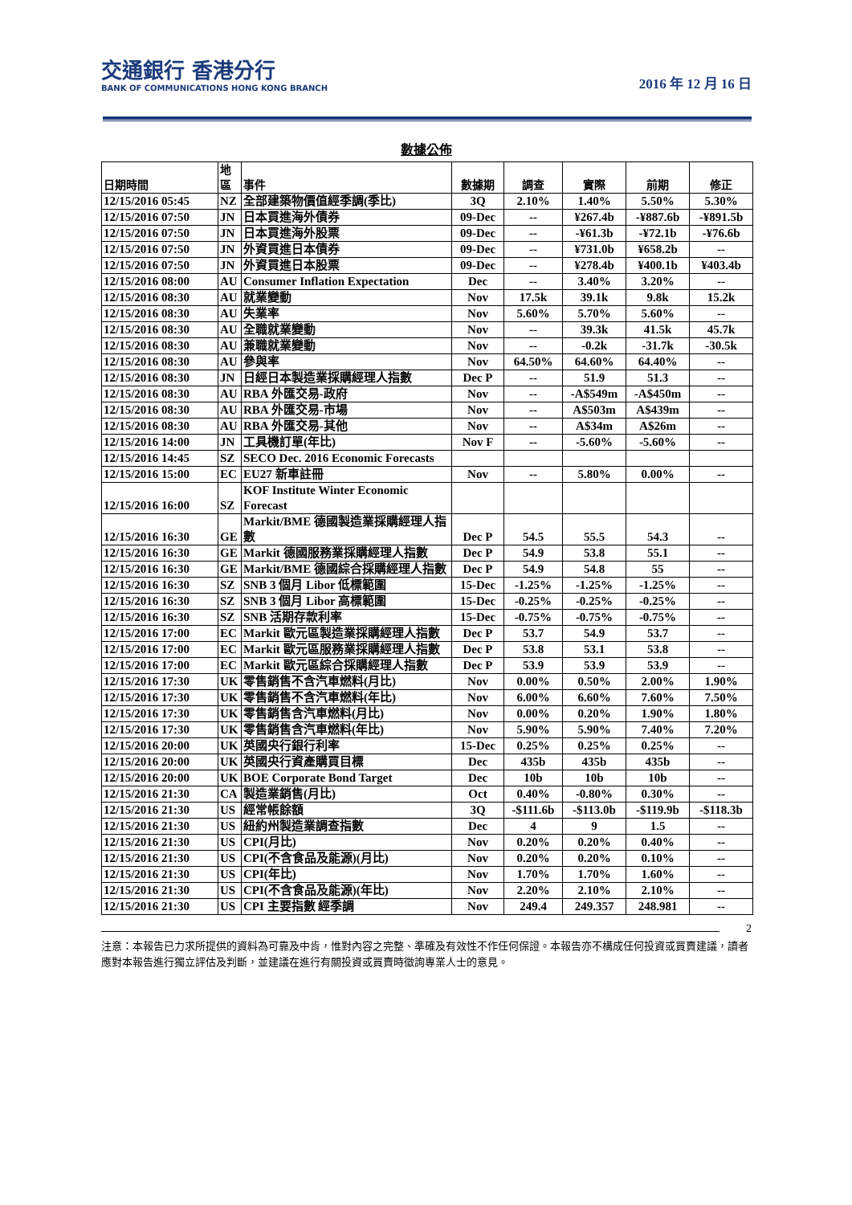交通銀行 香港分行
BANK OF COMMUNICATIONS HONG KONG BRANCH
2016 年 12 月 16 日
數據公佈
| 日期時間 | 地 區 | 事件 | 數據期 | 調查 | 實際 | 前期 | 修正 |
| --- | --- | --- | --- | --- | --- | --- | --- |
| 12/15/2016 05:45 | NZ | 全部建築物價值經季調(季比) | 3Q | 2.10% | 1.40% | 5.50% | 5.30% |
| 12/15/2016 07:50 | JN | 日本買進海外債券 | 09-Dec | -- | ¥267.4b | -¥887.6b | -¥891.5b |
| 12/15/2016 07:50 | JN | 日本買進海外股票 | 09-Dec | -- | -¥61.3b | -¥72.1b | -¥76.6b |
| 12/15/2016 07:50 | JN | 外資買進日本債券 | 09-Dec | -- | ¥731.0b | ¥658.2b | -- |
| 12/15/2016 07:50 | JN | 外資買進日本股票 | 09-Dec | -- | ¥278.4b | ¥400.1b | ¥403.4b |
| 12/15/2016 08:00 | AU | Consumer Inflation Expectation | Dec | -- | 3.40% | 3.20% | -- |
| 12/15/2016 08:30 | AU | 就業變動 | Nov | 17.5k | 39.1k | 9.8k | 15.2k |
| 12/15/2016 08:30 | AU | 失業率 | Nov | 5.60% | 5.70% | 5.60% | -- |
| 12/15/2016 08:30 | AU | 全職就業變動 | Nov | -- | 39.3k | 41.5k | 45.7k |
| 12/15/2016 08:30 | AU | 兼職就業變動 | Nov | -- | -0.2k | -31.7k | -30.5k |
| 12/15/2016 08:30 | AU | 參與率 | Nov | 64.50% | 64.60% | 64.40% | -- |
| 12/15/2016 08:30 | JN | 日經日本製造業採購經理人指數 | Dec P | -- | 51.9 | 51.3 | -- |
| 12/15/2016 08:30 | AU | RBA 外匯交易-政府 | Nov | -- | -A$549m | -A$450m | -- |
| 12/15/2016 08:30 | AU | RBA 外匯交易-市場 | Nov | -- | A$503m | A$439m | -- |
| 12/15/2016 08:30 | AU | RBA 外匯交易-其他 | Nov | -- | A$34m | A$26m | -- |
| 12/15/2016 14:00 | JN | 工具機訂單(年比) | Nov F | -- | -5.60% | -5.60% | -- |
| 12/15/2016 14:45 | SZ | SECO Dec. 2016 Economic Forecasts | | | | | |
| 12/15/2016 15:00 | EC | EU27 新車註冊 | Nov | -- | 5.80% | 0.00% | -- |
| 12/15/2016 16:00 | SZ | KOF Institute Winter Economic Forecast | | | | | |
| 12/15/2016 16:30 | GE | Markit/BME 德國製造業採購經理人指數 | Dec P | 54.5 | 55.5 | 54.3 | -- |
| 12/15/2016 16:30 | GE | Markit 德國服務業採購經理人指數 | Dec P | 54.9 | 53.8 | 55.1 | -- |
| 12/15/2016 16:30 | GE | Markit/BME 德國綜合採購經理人指數 | Dec P | 54.9 | 54.8 | 55 | -- |
| 12/15/2016 16:30 | SZ | SNB 3 個月 Libor 低標範圍 | 15-Dec | -1.25% | -1.25% | -1.25% | -- |
| 12/15/2016 16:30 | SZ | SNB 3 個月 Libor 高標範圍 | 15-Dec | -0.25% | -0.25% | -0.25% | -- |
| 12/15/2016 16:30 | SZ | SNB 活期存款利率 | 15-Dec | -0.75% | -0.75% | -0.75% | -- |
| 12/15/2016 17:00 | EC | Markit 歐元區製造業採購經理人指數 | Dec P | 53.7 | 54.9 | 53.7 | -- |
| 12/15/2016 17:00 | EC | Markit 歐元區服務業採購經理人指數 | Dec P | 53.8 | 53.1 | 53.8 | -- |
| 12/15/2016 17:00 | EC | Markit 歐元區綜合採購經理人指數 | Dec P | 53.9 | 53.9 | 53.9 | -- |
| 12/15/2016 17:30 | UK | 零售銷售不含汽車燃料(月比) | Nov | 0.00% | 0.50% | 2.00% | 1.90% |
| 12/15/2016 17:30 | UK | 零售銷售不含汽車燃料(年比) | Nov | 6.00% | 6.60% | 7.60% | 7.50% |
| 12/15/2016 17:30 | UK | 零售銷售含汽車燃料(月比) | Nov | 0.00% | 0.20% | 1.90% | 1.80% |
| 12/15/2016 17:30 | UK | 零售銷售含汽車燃料(年比) | Nov | 5.90% | 5.90% | 7.40% | 7.20% |
| 12/15/2016 20:00 | UK | 英國央行銀行利率 | 15-Dec | 0.25% | 0.25% | 0.25% | -- |
| 12/15/2016 20:00 | UK | 英國央行資產購買目標 | Dec | 435b | 435b | 435b | -- |
| 12/15/2016 20:00 | UK | BOE Corporate Bond Target | Dec | 10b | 10b | 10b | -- |
| 12/15/2016 21:30 | CA | 製造業銷售(月比) | Oct | 0.40% | -0.80% | 0.30% | -- |
| 12/15/2016 21:30 | US | 經常帳餘額 | 3Q | -$111.6b | -$113.0b | -$119.9b | -$118.3b |
| 12/15/2016 21:30 | US | 紐約州製造業調查指數 | Dec | 4 | 9 | 1.5 | -- |
| 12/15/2016 21:30 | US | CPI(月比) | Nov | 0.20% | 0.20% | 0.40% | -- |
| 12/15/2016 21:30 | US | CPI(不含食品及能源)(月比) | Nov | 0.20% | 0.20% | 0.10% | -- |
| 12/15/2016 21:30 | US | CPI(年比) | Nov | 1.70% | 1.70% | 1.60% | -- |
| 12/15/2016 21:30 | US | CPI(不含食品及能源)(年比) | Nov | 2.20% | 2.10% | 2.10% | -- |
| 12/15/2016 21:30 | US | CPI 主要指數 經季調 | Nov | 249.4 | 249.357 | 248.981 | -- |
2
注意：本報告已力求所提供的資料為可靠及中肯，惟對內容之完整、準確及有效性不作任何保證。本報告亦不構成任何投資或買賣建議，讀者應對本報告進行獨立評估及判斷，並建議在進行有關投資或買賣時徵詢專業人士的意見。